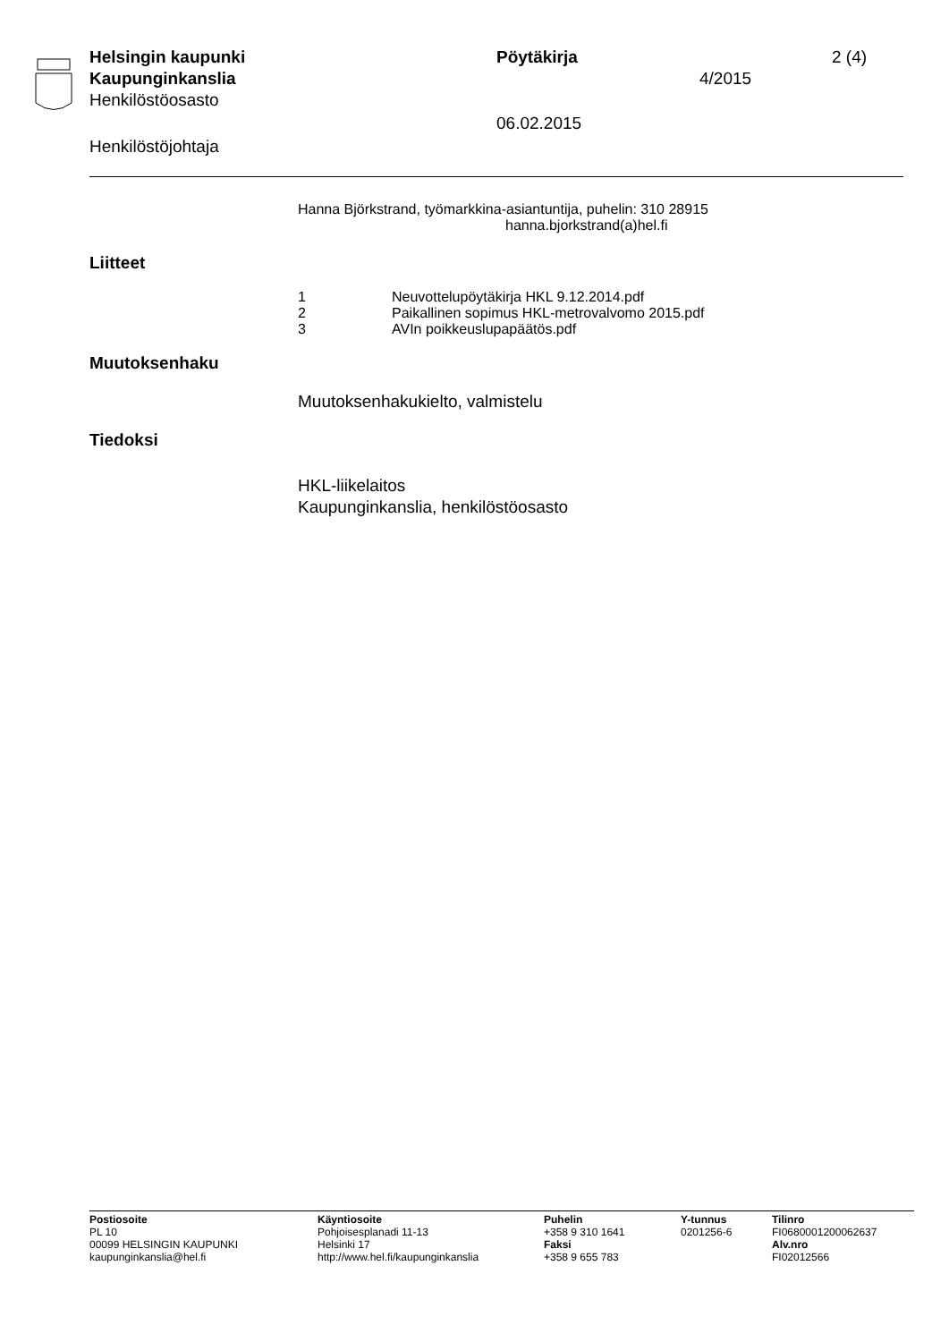Helsingin kaupunki Pöytäkirja 2 (4)
Kaupunginkanslia 4/2015
Henkilöstöosasto
06.02.2015
Henkilöstöjohtaja
Hanna Björkstrand, työmarkkina-asiantuntija, puhelin: 310 28915
hanna.bjorkstrand(a)hel.fi
Liitteet
1 Neuvottelupöytäkirja HKL 9.12.2014.pdf
2 Paikallinen sopimus HKL-metrovalvomo 2015.pdf
3 AVIn poikkeuslupapäätös.pdf
Muutoksenhaku
Muutoksenhakukielto, valmistelu
Tiedoksi
HKL-liikelaitos
Kaupunginkanslia, henkilöstöosasto
Postiosoite
PL 10
00099 HELSINGIN KAUPUNKI
kaupunginkanslia@hel.fi
Käyntiosoite
Pohjoisesplanadi 11-13
Helsinki 17
http://www.hel.fi/kaupunginkanslia
Puhelin
+358 9 310 1641
Faksi
+358 9 655 783
Y-tunnus
0201256-6
Tilinro
FI0680001200062637
Alv.nro
FI02012566